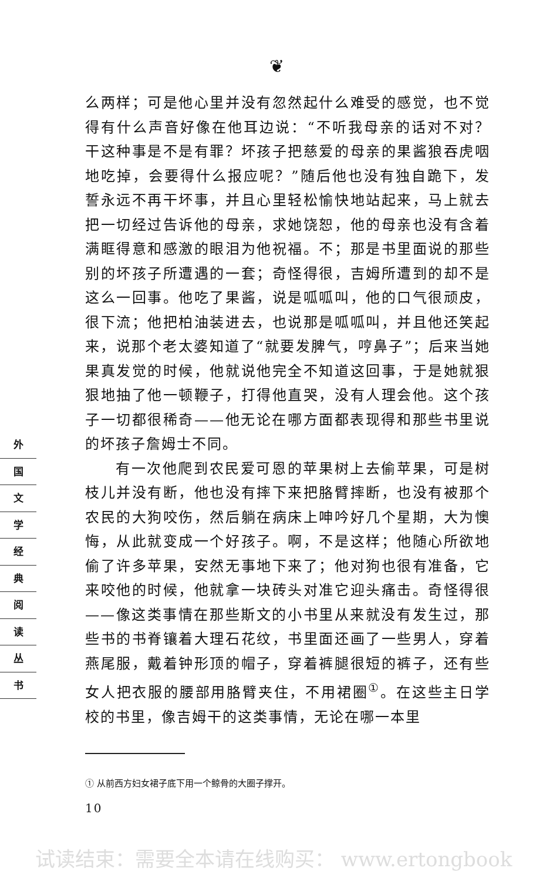❦
外
国
文
学
经
典
阅
读
丛
书
么两样；可是他心里并没有忽然起什么难受的感觉，也不觉得有什么声音好像在他耳边说：“不听我母亲的话对不对？干这种事是不是有罪？坏孩子把慈爱的母亲的果酱狼吞虎咽地吃掉，会要得什么报应呢？”随后他也没有独自跪下，发誓永远不再干坏事，并且心里轻松愉快地站起来，马上就去把一切经过告诉他的母亲，求她饶恕，他的母亲也没有含着满眶得意和感激的眼泪为他祝福。不；那是书里面说的那些别的坏孩子所遭遇的一套；奇怪得很，吉姆所遭到的却不是这么一回事。他吃了果酱，说是呱呱叫，他的口气很顽皮，很下流；他把柏油装进去，也说那是呱呱叫，并且他还笑起来，说那个老太婆知道了“就要发脾气，哼鼻子”；后来当她果真发觉的时候，他就说他完全不知道这回事，于是她就狠狠地抽了他一顿鞭子，打得他直哭，没有人理会他。这个孩子一切都很稀奇——他无论在哪方面都表现得和那些书里说的坏孩子詹姆士不同。
有一次他爬到农民爱可恩的苹果树上去偷苹果，可是树枝儿并没有断，他也没有摔下来把胳臂摔断，也没有被那个农民的大狗咬伤，然后躺在病床上呻吟好几个星期，大为懊悔，从此就变成一个好孩子。啊，不是这样；他随心所欲地偷了许多苹果，安然无事地下来了；他对狗也很有准备，它来咬他的时候，他就拿一块砖头对准它迎头痛击。奇怪得很——像这类事情在那些斯文的小书里从来就没有发生过，那些书的书脊镶着大理石花纹，书里面还画了一些男人，穿着燕尾服，戴着钟形顶的帽子，穿着裤腿很短的裤子，还有些女人把衣服的腰部用胳臂夹住，不用裙圈<sup>①</sup>。在这些主日学校的书里，像吉姆干的这类事情，无论在哪一本里
① 从前西方妇女裙子底下用一个鲸骨的大圈子撑开。
10
试读结束：需要全本请在线购买： www.ertongbook